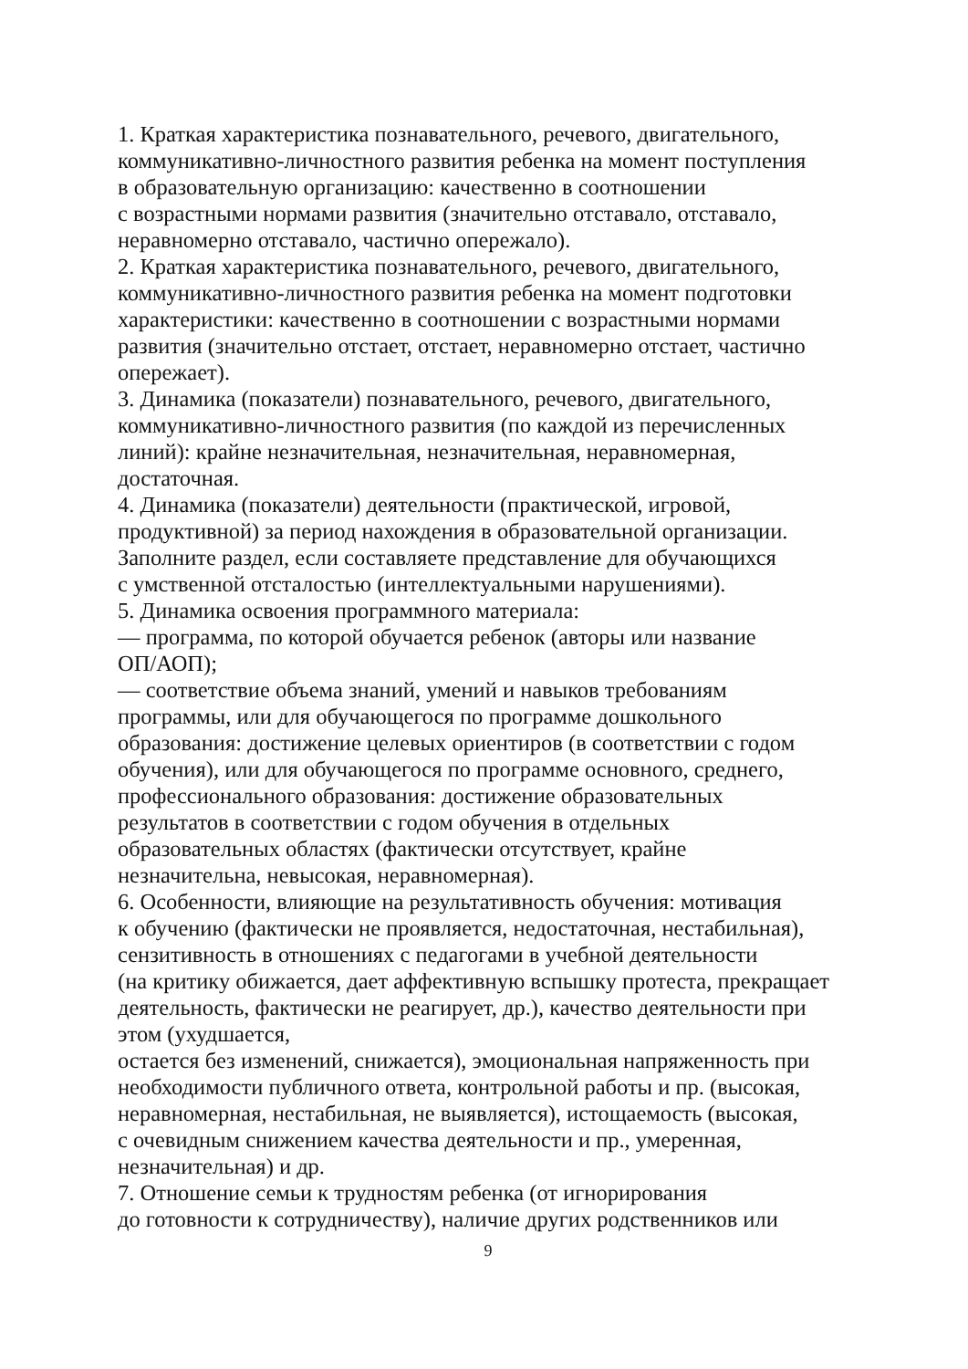1. Краткая характеристика познавательного, речевого, двигательного,
коммуникативно-личностного развития ребенка на момент поступления
в образовательную организацию: качественно в соотношении
с возрастными нормами развития (значительно отставало, отставало,
неравномерно отставало, частично опережало).
2. Краткая характеристика познавательного, речевого, двигательного,
коммуникативно-личностного развития ребенка на момент подготовки
характеристики: качественно в соотношении с возрастными нормами
развития (значительно отстает, отстает, неравномерно отстает, частично
опережает).
3. Динамика (показатели) познавательного, речевого, двигательного,
коммуникативно-личностного развития (по каждой из перечисленных
линий): крайне незначительная, незначительная, неравномерная,
достаточная.
4. Динамика (показатели) деятельности (практической, игровой,
продуктивной) за период нахождения в образовательной организации.
Заполните раздел, если составляете представление для обучающихся
с умственной отсталостью (интеллектуальными нарушениями).
5. Динамика освоения программного материала:
— программа, по которой обучается ребенок (авторы или название
ОП/АОП);
— соответствие объема знаний, умений и навыков требованиям
программы, или для обучающегося по программе дошкольного
образования: достижение целевых ориентиров (в соответствии с годом
обучения), или для обучающегося по программе основного, среднего,
профессионального образования: достижение образовательных
результатов в соответствии с годом обучения в отдельных
образовательных областях (фактически отсутствует, крайне
незначительна, невысокая, неравномерная).
6. Особенности, влияющие на результативность обучения: мотивация
к обучению (фактически не проявляется, недостаточная, нестабильная),
сензитивность в отношениях с педагогами в учебной деятельности
(на критику обижается, дает аффективную вспышку протеста, прекращает
деятельность, фактически не реагирует, др.), качество деятельности при
этом (ухудшается,
остается без изменений, снижается), эмоциональная напряженность при
необходимости публичного ответа, контрольной работы и пр. (высокая,
неравномерная, нестабильная, не выявляется), истощаемость (высокая,
с очевидным снижением качества деятельности и пр., умеренная,
незначительная) и др.
7. Отношение семьи к трудностям ребенка (от игнорирования
до готовности к сотрудничеству), наличие других родственников или
9